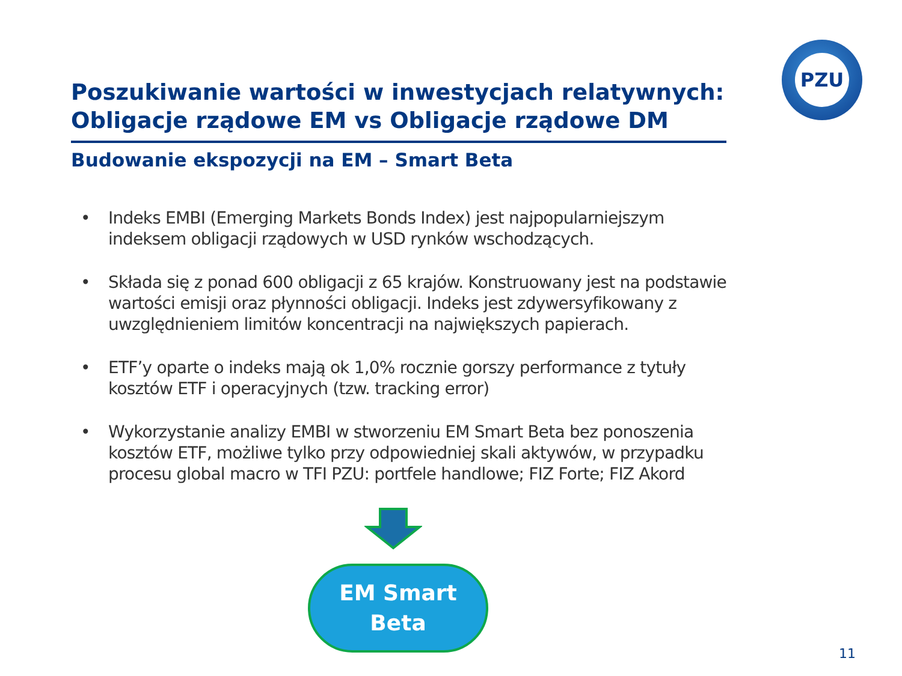PZU
Poszukiwanie wartości w inwestycjach relatywnych: Obligacje rządowe EM vs Obligacje rządowe DM
Budowanie ekspozycji na EM – Smart Beta
• Indeks EMBI (Emerging Markets Bonds Index) jest najpopularniejszym indeksem obligacji rządowych w USD rynków wschodzących.
• Składa się z ponad 600 obligacji z 65 krajów. Konstruowany jest na podstawie wartości emisji oraz płynności obligacji. Indeks jest zdywersyfikowany z uwzględnieniem limitów koncentracji na największych papierach.
• ETF’y oparte o indeks mają ok 1,0% rocznie gorszy performance z tytuły kosztów ETF i operacyjnych (tzw. tracking error)
• Wykorzystanie analizy EMBI w stworzeniu EM Smart Beta bez ponoszenia kosztów ETF, możliwe tylko przy odpowiedniej skali aktywów, w przypadku procesu global macro w TFI PZU: portfele handlowe; FIZ Forte; FIZ Akord
EM Smart
Beta
11